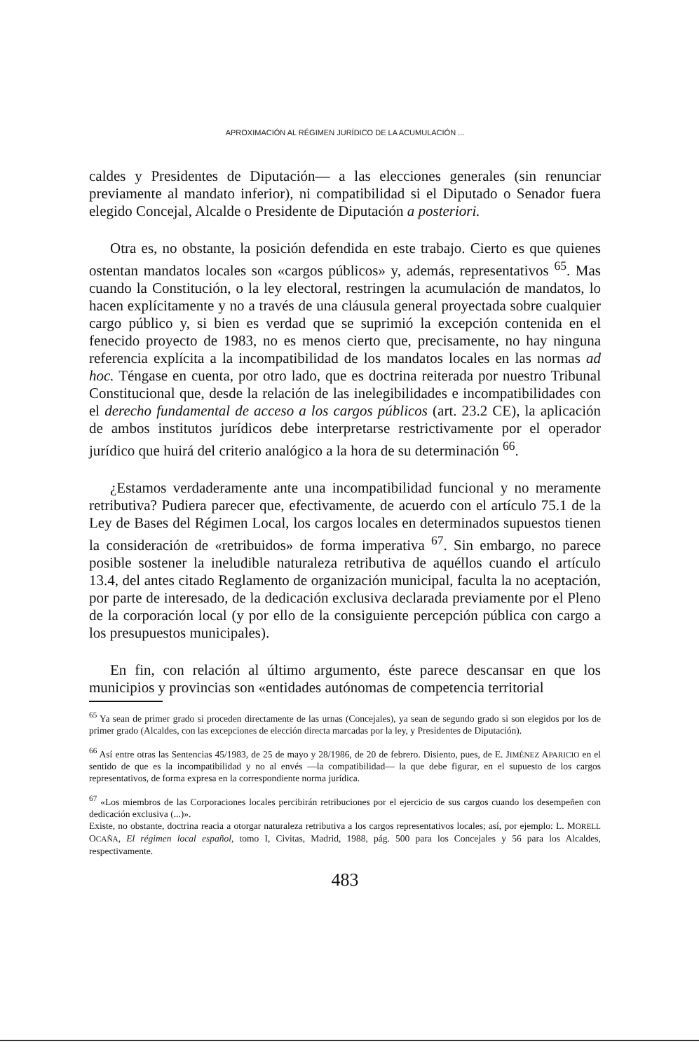APROXIMACIÓN AL RÉGIMEN JURÍDICO DE LA ACUMULACIÓN ...
caldes y Presidentes de Diputación— a las elecciones generales (sin renunciar previamente al mandato inferior), ni compatibilidad si el Diputado o Senador fuera elegido Concejal, Alcalde o Presidente de Diputación a posteriori.
Otra es, no obstante, la posición defendida en este trabajo. Cierto es que quienes ostentan mandatos locales son «cargos públicos» y, además, representativos <sup>65</sup>. Mas cuando la Constitución, o la ley electoral, restringen la acumulación de mandatos, lo hacen explícitamente y no a través de una cláusula general proyectada sobre cualquier cargo público y, si bien es verdad que se suprimió la excepción contenida en el fenecido proyecto de 1983, no es menos cierto que, precisamente, no hay ninguna referencia explícita a la incompatibilidad de los mandatos locales en las normas ad hoc. Téngase en cuenta, por otro lado, que es doctrina reiterada por nuestro Tribunal Constitucional que, desde la relación de las inelegibilidades e incompatibilidades con el derecho fundamental de acceso a los cargos públicos (art. 23.2 CE), la aplicación de ambos institutos jurídicos debe interpretarse restrictivamente por el operador jurídico que huirá del criterio analógico a la hora de su determinación <sup>66</sup>.
¿Estamos verdaderamente ante una incompatibilidad funcional y no meramente retributiva? Pudiera parecer que, efectivamente, de acuerdo con el artículo 75.1 de la Ley de Bases del Régimen Local, los cargos locales en determinados supuestos tienen la consideración de «retribuidos» de forma imperativa <sup>67</sup>. Sin embargo, no parece posible sostener la ineludible naturaleza retributiva de aquéllos cuando el artículo 13.4, del antes citado Reglamento de organización municipal, faculta la no aceptación, por parte de interesado, de la dedicación exclusiva declarada previamente por el Pleno de la corporación local (y por ello de la consiguiente percepción pública con cargo a los presupuestos municipales).
En fin, con relación al último argumento, éste parece descansar en que los municipios y provincias son «entidades autónomas de competencia territorial
<sup>65</sup> Ya sean de primer grado si proceden directamente de las urnas (Concejales), ya sean de segundo grado si son elegidos por los de primer grado (Alcaldes, con las excepciones de elección directa marcadas por la ley, y Presidentes de Diputación).
<sup>66</sup> Así entre otras las Sentencias 45/1983, de 25 de mayo y 28/1986, de 20 de febrero. Disiento, pues, de E. JIMÉNEZ APARICIO en el sentido de que es la incompatibilidad y no al envés —la compatibilidad— la que debe figurar, en el supuesto de los cargos representativos, de forma expresa en la correspondiente norma jurídica.
<sup>67</sup> «Los miembros de las Corporaciones locales percibirán retribuciones por el ejercicio de sus cargos cuando los desempeñen con dedicación exclusiva (...)».
Existe, no obstante, doctrina reacia a otorgar naturaleza retributiva a los cargos representativos locales; así, por ejemplo: L. MORELL OCAÑA, El régimen local español, tomo I, Civitas, Madrid, 1988, pág. 500 para los Concejales y 56 para los Alcaldes, respectivamente.
483